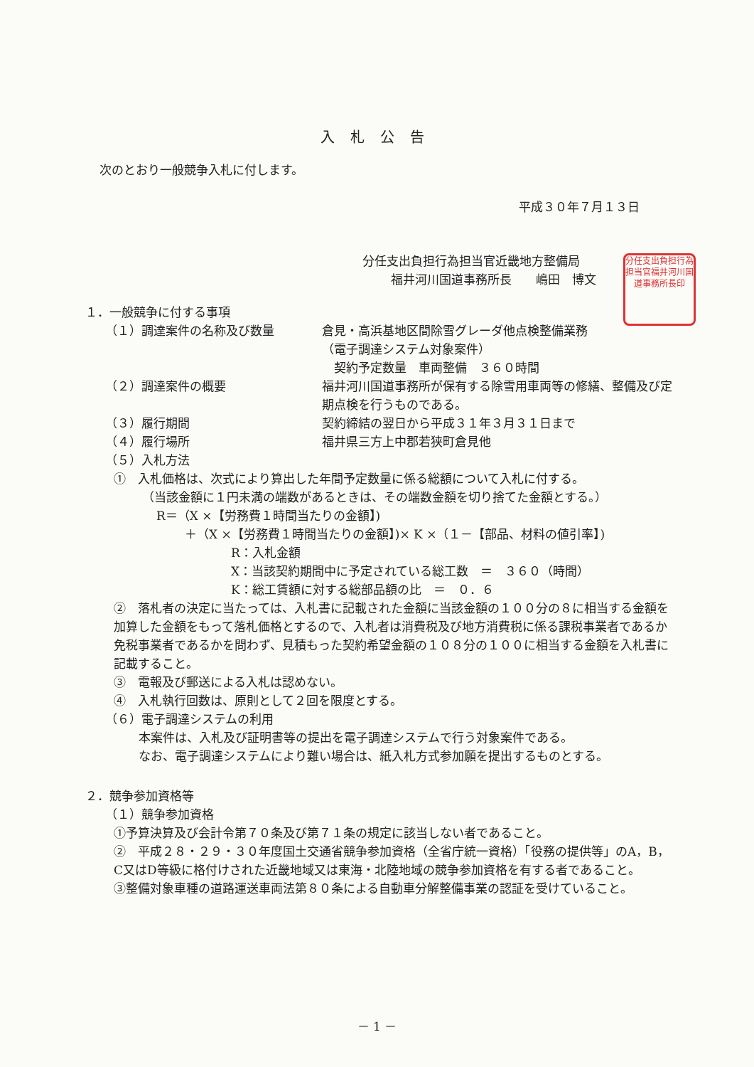分任支出負担行為担当官福井河川国道事務所長印
入札公告
次のとおり一般競争入札に付します。
平成３０年７月１３日
分任支出負担行為担当官近畿地方整備局
福井河川国道事務所長　　嶋田　博文
１．一般競争に付する事項
（１）調達案件の名称及び数量 倉見・高浜基地区間除雪グレーダ他点検整備業務
（電子調達システム対象案件）
　契約予定数量　車両整備　３６０時間
（２）調達案件の概要 福井河川国道事務所が保有する除雪用車両等の修繕、整備及び定期点検を行うものである。
（３）履行期間 契約締結の翌日から平成３１年３月３１日まで
（４）履行場所 福井県三方上中郡若狭町倉見他
（５）入札方法
①　入札価格は、次式により算出した年間予定数量に係る総額について入札に付する。
（当該金額に１円未満の端数があるときは、その端数金額を切り捨てた金額とする。）
R＝（X ×【労務費１時間当たりの金額】)
＋（X ×【労務費１時間当たりの金額】)× K ×（１－【部品、材料の値引率】)
R：入札金額
X：当該契約期間中に予定されている総工数　＝　３６０（時間）
K：総工賃額に対する総部品額の比　＝　０．６
②　落札者の決定に当たっては、入札書に記載された金額に当該金額の１００分の８に相当する金額を加算した金額をもって落札価格とするので、入札者は消費税及び地方消費税に係る課税事業者であるか免税事業者であるかを問わず、見積もった契約希望金額の１０８分の１００に相当する金額を入札書に記載すること。
③　電報及び郵送による入札は認めない。
④　入札執行回数は、原則として２回を限度とする。
（６）電子調達システムの利用
本案件は、入札及び証明書等の提出を電子調達システムで行う対象案件である。
なお、電子調達システムにより難い場合は、紙入札方式参加願を提出するものとする。
２．競争参加資格等
（１）競争参加資格
①予算決算及び会計令第７０条及び第７１条の規定に該当しない者であること。
②　平成２８・２９・３０年度国土交通省競争参加資格（全省庁統一資格）「役務の提供等」のA，B，C又はD等級に格付けされた近畿地域又は東海・北陸地域の競争参加資格を有する者であること。
③整備対象車種の道路運送車両法第８０条による自動車分解整備事業の認証を受けていること。
－ 1 －